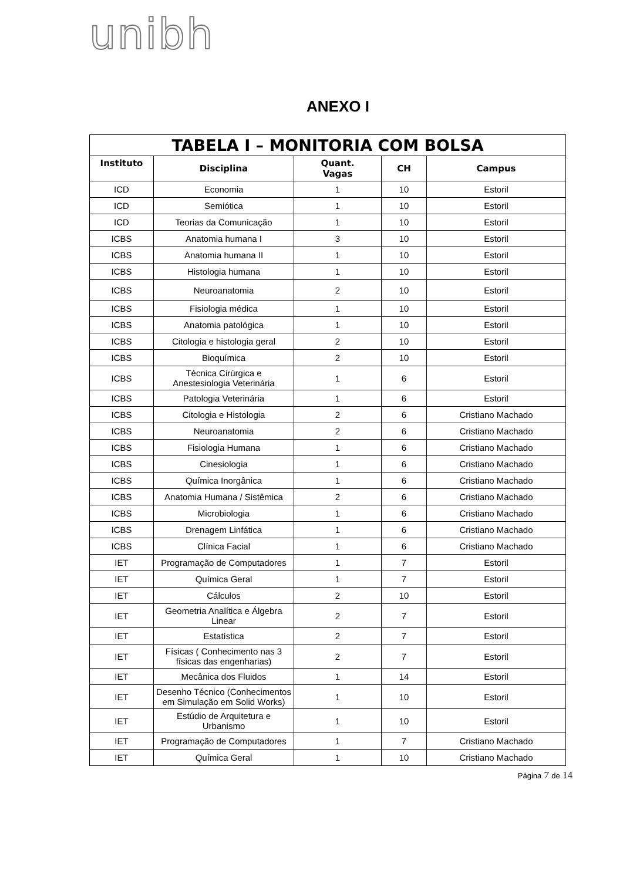unibh
ANEXO I
| TABELA I – MONITORIA COM BOLSA | | | | |
| --- | --- | --- | --- | --- |
| Instituto | Disciplina | Quant. Vagas | CH | Campus |
| ICD | Economia | 1 | 10 | Estoril |
| ICD | Semiótica | 1 | 10 | Estoril |
| ICD | Teorias da Comunicação | 1 | 10 | Estoril |
| ICBS | Anatomia humana I | 3 | 10 | Estoril |
| ICBS | Anatomia humana II | 1 | 10 | Estoril |
| ICBS | Histologia humana | 1 | 10 | Estoril |
| ICBS | Neuroanatomia | 2 | 10 | Estoril |
| ICBS | Fisiologia médica | 1 | 10 | Estoril |
| ICBS | Anatomia patológica | 1 | 10 | Estoril |
| ICBS | Citologia e histologia geral | 2 | 10 | Estoril |
| ICBS | Bioquímica | 2 | 10 | Estoril |
| ICBS | Técnica Cirúrgica e Anestesiologia Veterinária | 1 | 6 | Estoril |
| ICBS | Patologia Veterinária | 1 | 6 | Estoril |
| ICBS | Citologia e Histologia | 2 | 6 | Cristiano Machado |
| ICBS | Neuroanatomia | 2 | 6 | Cristiano Machado |
| ICBS | Fisiologia Humana | 1 | 6 | Cristiano Machado |
| ICBS | Cinesiologia | 1 | 6 | Cristiano Machado |
| ICBS | Química Inorgânica | 1 | 6 | Cristiano Machado |
| ICBS | Anatomia Humana / Sistêmica | 2 | 6 | Cristiano Machado |
| ICBS | Microbiologia | 1 | 6 | Cristiano Machado |
| ICBS | Drenagem Linfática | 1 | 6 | Cristiano Machado |
| ICBS | Clínica Facial | 1 | 6 | Cristiano Machado |
| IET | Programação de Computadores | 1 | 7 | Estoril |
| IET | Química Geral | 1 | 7 | Estoril |
| IET | Cálculos | 2 | 10 | Estoril |
| IET | Geometria Analítica e Álgebra Linear | 2 | 7 | Estoril |
| IET | Estatística | 2 | 7 | Estoril |
| IET | Físicas ( Conhecimento nas 3 físicas das engenharias) | 2 | 7 | Estoril |
| IET | Mecânica dos Fluidos | 1 | 14 | Estoril |
| IET | Desenho Técnico (Conhecimentos em Simulação em Solid Works) | 1 | 10 | Estoril |
| IET | Estúdio de Arquitetura e Urbanismo | 1 | 10 | Estoril |
| IET | Programação de Computadores | 1 | 7 | Cristiano Machado |
| IET | Química Geral | 1 | 10 | Cristiano Machado |
Página 7 de 14